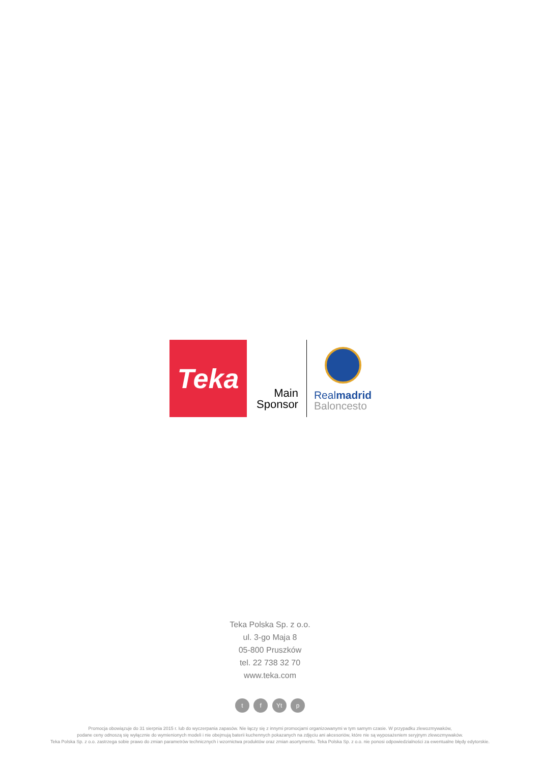Teka
Main
Sponsor
Realmadrid
Baloncesto
Teka Polska Sp. z o.o.
ul. 3-go Maja 8
05-800 Pruszków
tel. 22 738 32 70
www.teka.com
t f Yt p
Promocja obowiązuje do 31 sierpnia 2015 r. lub do wyczerpania zapasów. Nie łączy się z innymi promocjami organizowanymi w tym samym czasie. W przypadku zlewozmywaków,
podane ceny odnoszą się wyłącznie do wymienionych modeli i nie obejmują baterii kuchennych pokazanych na zdjęciu ani akcesoriów, które nie są wyposażeniem seryjnym zlewozmywaków.
Teka Polska Sp. z o.o. zastrzega sobie prawo do zmian parametrów technicznych i wzornictwa produktów oraz zmian asortymentu. Teka Polska Sp. z o.o. nie ponosi odpowiedzialności za ewentualne błędy edytorskie.